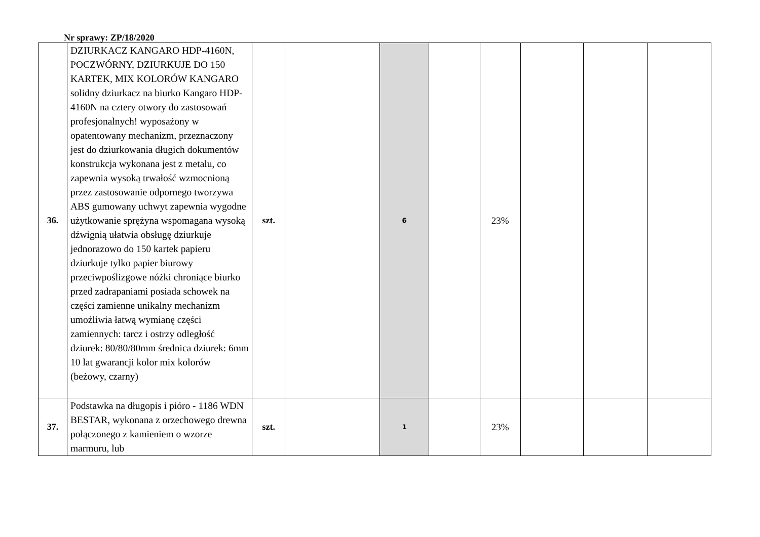Nr sprawy: ZP/18/2020
| 36. | DZIURKACZ KANGARO HDP-4160N, POCZWÓRNY, DZIURKUJE DO 150 KARTEK, MIX KOLORÓW KANGARO solidny dziurkacz na biurko Kangaro HDP-4160N na cztery otwory do zastosowań profesjonalnych! wyposażony w opatentowany mechanizm, przeznaczony jest do dziurkowania długich dokumentów konstrukcja wykonana jest z metalu, co zapewnia wysoką trwałość wzmocnioną przez zastosowanie odpornego tworzywa ABS gumowany uchwyt zapewnia wygodne użytkowanie sprężyna wspomagana wysoką dźwignią ułatwia obsługę dziurkuje jednorazowo do 150 kartek papieru dziurkuje tylko papier biurowy przeciwpoślizgowe nóżki chroniące biurko przed zadrapaniami posiada schowek na części zamienne unikalny mechanizm umożliwia łatwą wymianę części zamiennych: tarcz i ostrzy odległość dziurek: 80/80/80mm średnica dziurek: 6mm 10 lat gwarancji kolor mix kolorów (beżowy, czarny) | szt. | | 6 | | 23% | | | |
| 37. | Podstawka na długopis i pióro - 1186 WDN BESTAR, wykonana z orzechowego drewna połączonego z kamieniem o wzorze marmuru, lub | szt. | | 1 | | 23% | | | |